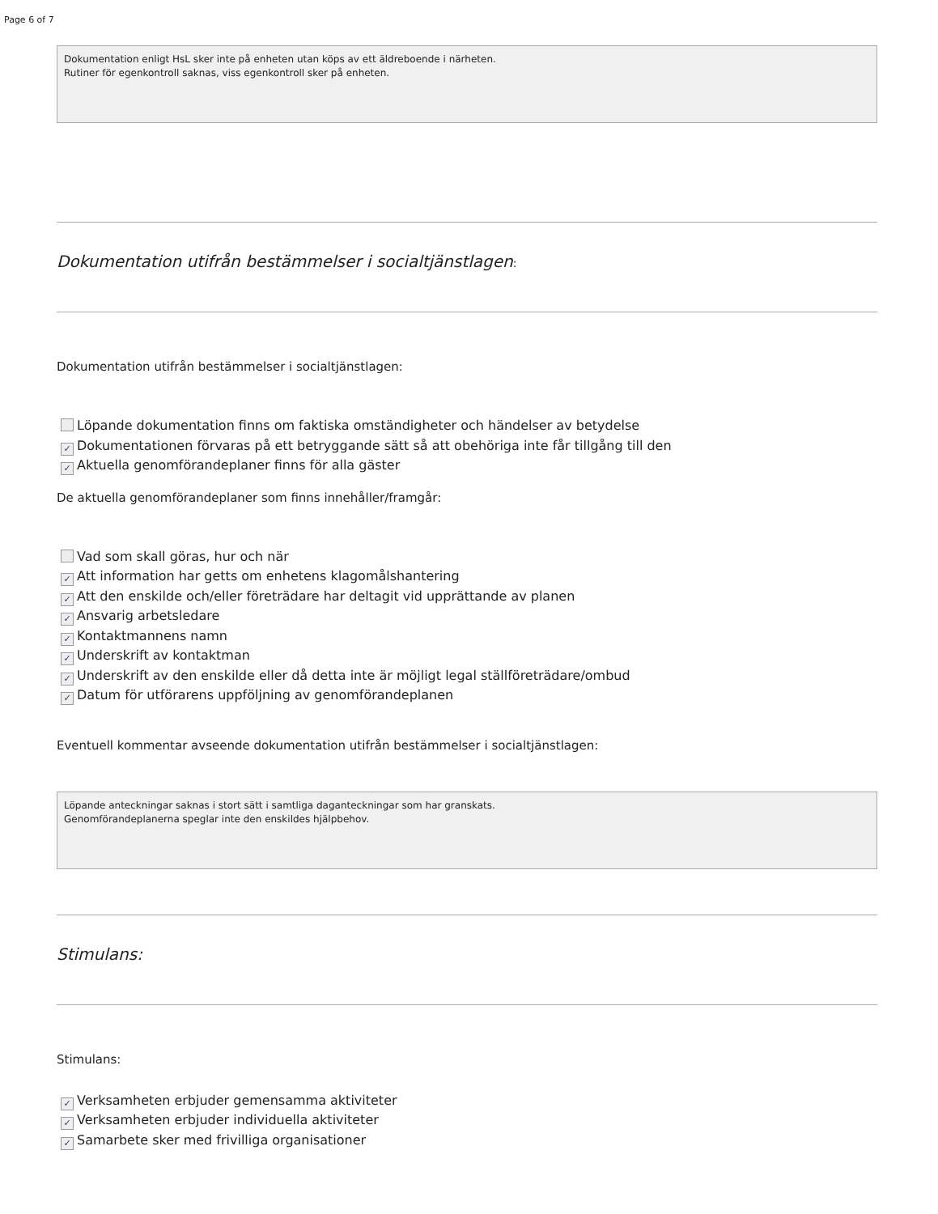Page 6 of 7
Dokumentation enligt HsL sker inte på enheten utan köps av ett äldreboende i närheten.
Rutiner för egenkontroll saknas, viss egenkontroll sker på enheten.
Dokumentation utifrån bestämmelser i socialtjänstlagen:
Dokumentation utifrån bestämmelser i socialtjänstlagen:
Löpande dokumentation finns om faktiska omständigheter och händelser av betydelse
✓ Dokumentationen förvaras på ett betryggande sätt så att obehöriga inte får tillgång till den
✓ Aktuella genomförandeplaner finns för alla gäster
De aktuella genomförandeplaner som finns innehåller/framgår:
Vad som skall göras, hur och när
✓ Att information har getts om enhetens klagomålshantering
✓ Att den enskilde och/eller företrädare har deltagit vid upprättande av planen
✓ Ansvarig arbetsledare
✓ Kontaktmannens namn
✓ Underskrift av kontaktman
✓ Underskrift av den enskilde eller då detta inte är möjligt legal ställföreträdare/ombud
✓ Datum för utförarens uppföljning av genomförandeplanen
Eventuell kommentar avseende dokumentation utifrån bestämmelser i socialtjänstlagen:
Löpande anteckningar saknas i stort sätt i samtliga daganteckningar som har granskats.
Genomförandeplanerna speglar inte den enskildes hjälpbehov.
Stimulans:
Stimulans:
✓ Verksamheten erbjuder gemensamma aktiviteter
✓ Verksamheten erbjuder individuella aktiviteter
✓ Samarbete sker med frivilliga organisationer